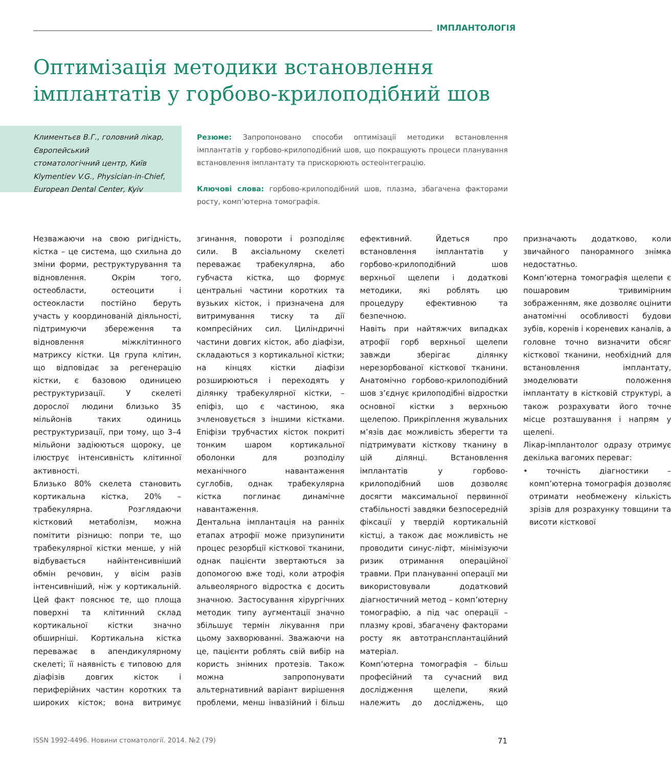ІМПЛАНТОЛОГІЯ
Оптимізація методики встановлення імплантатів у горбово-крилоподібний шов
Климентьєв В.Г., головний лікар,
Європейський
стоматологічний центр, Київ
Klymentiev V.G., Physician-in-Chief,
European Dental Center, Kyiv
Резюме: Запропоновано способи оптимізації методики встановлення імплантатів у горбово-крилоподібний шов, що покращують процеси планування встановлення імплантату та прискорюють остеоінтеграцію.
Ключові слова: горбово-крилоподібний шов, плазма, збагачена факторами росту, комп’ютерна томографія.
Незважаючи на свою ригідність, кістка – це система, що схильна до зміни форми, реструктурування та відновлення. Окрім того, остеобласти, остеоцити і остеокласти постійно беруть участь у координованій діяльності, підтримуючи збереження та відновлення міжклітинного матриксу кістки. Ця група клітин, що відповідає за регенерацію кістки, є базовою одиницею реструктуризації. У скелеті дорослої людини близько 35 мільйонів таких одиниць реструктуризації, при тому, що 3–4 мільйони задіюються щороку, це ілюструє інтенсивність клітинної активності.
Близько 80% скелета становить кортикальна кістка, 20% – трабекулярна. Розглядаючи кістковий метаболізм, можна помітити різницю: попри те, що трабекулярної кістки менше, у ній відбувається найінтенсивніший обмін речовин, у вісім разів інтенсивніший, ніж у кортикальній. Цей факт пояснює те, що площа поверхні та клітинний склад кортикальної кістки значно обширніші. Кортикальна кістка переважає в апендикулярному скелеті; її наявність є типовою для діафізів довгих кісток і периферійних частин коротких та широких кісток; вона витримує згинання, повороти і розподіляє сили. В аксіальному скелеті переважає трабекулярна, або губчаста кістка, що формує центральні частини коротких та вузьких кісток, і призначена для витримування тиску та дії компресійних сил. Циліндричні частини довгих кісток, або діафізи, складаються з кортикальної кістки; на кінцях кістки діафізи розширюються і переходять у ділянку трабекулярної кістки, – епіфіз, що є частиною, яка зчленовується з іншими кістками. Епіфізи трубчастих кісток покриті тонким шаром кортикальної оболонки для розподілу механічного навантаження суглобів, однак трабекулярна кістка поглинає динамічне навантаження.
Дентальна імплантація на ранніх етапах атрофії може призупинити процес резорбції кісткової тканини, однак пацієнти звертаються за допомогою вже тоді, коли атрофія альвеолярного відростка є досить значною. Застосування хірургічних методик типу аугментації значно збільшує термін лікування при цьому захворюванні. Зважаючи на це, пацієнти роблять свій вибір на користь знімних протезів. Також можна запропонувати альтернативний варіант вирішення проблеми, менш інвазійний і більш ефективний. Йдеться про встановлення імплантатів у горбово-крилоподібний шов верхньої щелепи і додаткові методики, які роблять цю процедуру ефективною та безпечною.
Навіть при найтяжчих випадках атрофії горб верхньої щелепи завжди зберігає ділянку нерезорбованої кісткової тканини. Анатомічно горбово-крилоподібний шов з’єднує крилоподібні відростки основної кістки з верхньою щелепою. Прикріплення жувальних м’язів дає можливість зберегти та підтримувати кісткову тканину в цій ділянці. Встановлення імплантатів у горбово-крилоподібний шов дозволяє досягти максимальної первинної стабільності завдяки безпосередній фіксації у твердій кортикальній кістці, а також дає можливість не проводити синус-ліфт, мінімізуючи ризик отримання операційної травми. При плануванні операції ми використовували додатковий діагностичний метод – комп’ютерну томографію, а під час операції – плазму крові, збагачену факторами росту як автотрансплантаційний матеріал.
Комп’ютерна томографія – більш професійний та сучасний вид дослідження щелепи, який належить до досліджень, що призначають додатково, коли звичайного панорамного знімка недостатньо.
Комп’ютерна томографія щелепи є пошаровим тривимірним зображенням, яке дозволяє оцінити анатомічні особливості будови зубів, коренів і кореневих каналів, а головне точно визначити обсяг кісткової тканини, необхідний для встановлення імплантату, змоделювати положення імплантату в кістковій структурі, а також розрахувати його точне місце розташування і напрям у щелепі.
Лікар-імплантолог одразу отримує декілька вагомих переваг:
• точність діагностики – комп’ютерна томографія дозволяє отримати необмежену кількість зрізів для розрахунку товщини та висоти кісткової
ISSN 1992-4496. Новини стоматології. 2014. №2 (79)
71